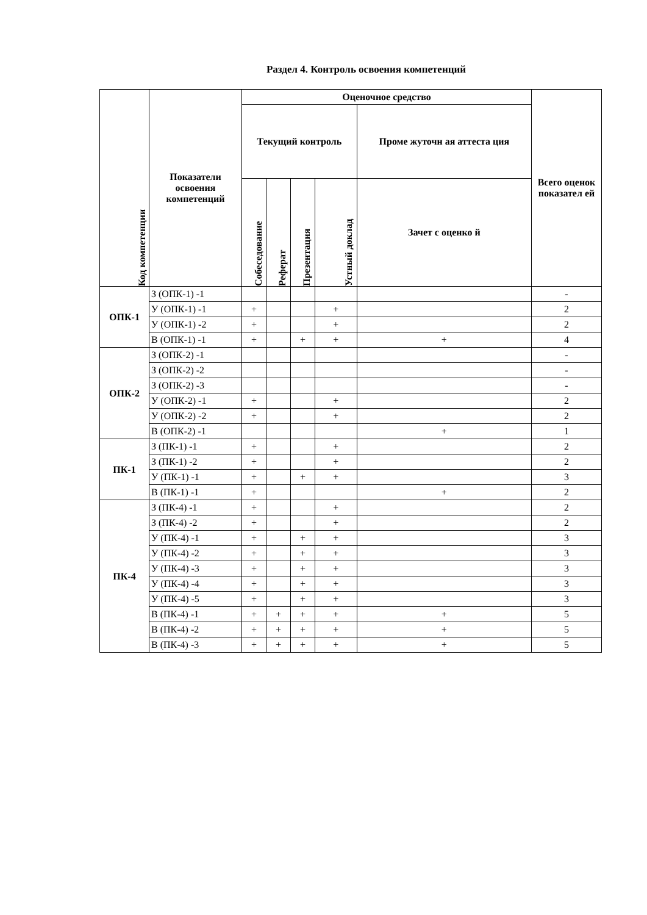Раздел 4. Контроль освоения компетенций
| Код компетенции | Показатели освоения компетенций | Оценочное средство | | | | | Всего оценок показател ей |
| --- | --- | --- | --- | --- | --- | --- | --- |
| | | Текущий контроль | | | | Проме жуточн ая аттеста ция | |
| | | Собеседование | Реферат | Презентация | Устный доклад | Зачет с оценко й | |
| ОПК-1 | З (ОПК-1) -1 | | | | | | - |
| | У (ОПК-1) -1 | + | | | + | | 2 |
| | У (ОПК-1) -2 | + | | | + | | 2 |
| | В (ОПК-1) -1 | + | | + | + | + | 4 |
| ОПК-2 | З (ОПК-2) -1 | | | | | | - |
| | З (ОПК-2) -2 | | | | | | - |
| | З (ОПК-2) -3 | | | | | | - |
| | У (ОПК-2) -1 | + | | | + | | 2 |
| | У (ОПК-2) -2 | + | | | + | | 2 |
| | В (ОПК-2) -1 | | | | | + | 1 |
| ПК-1 | З (ПК-1) -1 | + | | | + | | 2 |
| | З (ПК-1) -2 | + | | | + | | 2 |
| | У (ПК-1) -1 | + | | + | + | | 3 |
| | В (ПК-1) -1 | + | | | | + | 2 |
| ПК-4 | З (ПК-4) -1 | + | | | + | | 2 |
| | З (ПК-4) -2 | + | | | + | | 2 |
| | У (ПК-4) -1 | + | | + | + | | 3 |
| | У (ПК-4) -2 | + | | + | + | | 3 |
| | У (ПК-4) -3 | + | | + | + | | 3 |
| | У (ПК-4) -4 | + | | + | + | | 3 |
| | У (ПК-4) -5 | + | | + | + | | 3 |
| | В (ПК-4) -1 | + | + | + | + | + | 5 |
| | В (ПК-4) -2 | + | + | + | + | + | 5 |
| | В (ПК-4) -3 | + | + | + | + | + | 5 |